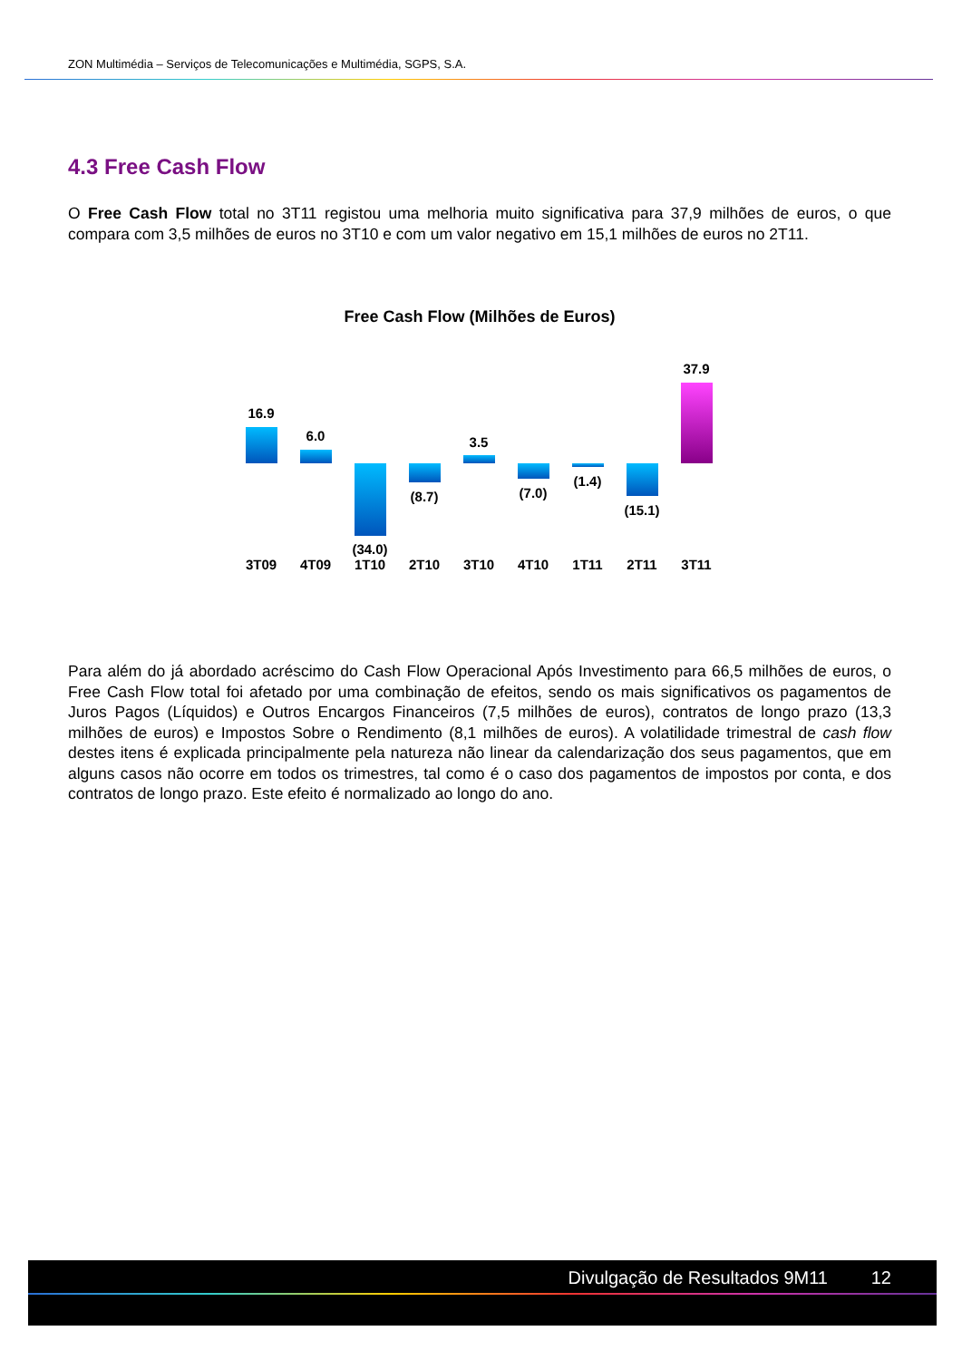ZON Multimédia – Serviços de Telecomunicações e Multimédia, SGPS, S.A.
4.3 Free Cash Flow
O Free Cash Flow total no 3T11 registou uma melhoria muito significativa para 37,9 milhões de euros, o que compara com 3,5 milhões de euros no 3T10 e com um valor negativo em 15,1 milhões de euros no 2T11.
Free Cash Flow (Milhões de Euros)
16.9
6.0
(34.0)
(8.7)
3.5
(7.0)
(1.4)
(15.1)
37.9
3T09 4T09 1T10 2T10 3T10 4T10 1T11 2T11 3T11
Para além do já abordado acréscimo do Cash Flow Operacional Após Investimento para 66,5 milhões de euros, o Free Cash Flow total foi afetado por uma combinação de efeitos, sendo os mais significativos os pagamentos de Juros Pagos (Líquidos) e Outros Encargos Financeiros (7,5 milhões de euros), contratos de longo prazo (13,3 milhões de euros) e Impostos Sobre o Rendimento (8,1 milhões de euros). A volatilidade trimestral de cash flow destes itens é explicada principalmente pela natureza não linear da calendarização dos seus pagamentos, que em alguns casos não ocorre em todos os trimestres, tal como é o caso dos pagamentos de impostos por conta, e dos contratos de longo prazo. Este efeito é normalizado ao longo do ano.
Divulgação de Resultados 9M11 12